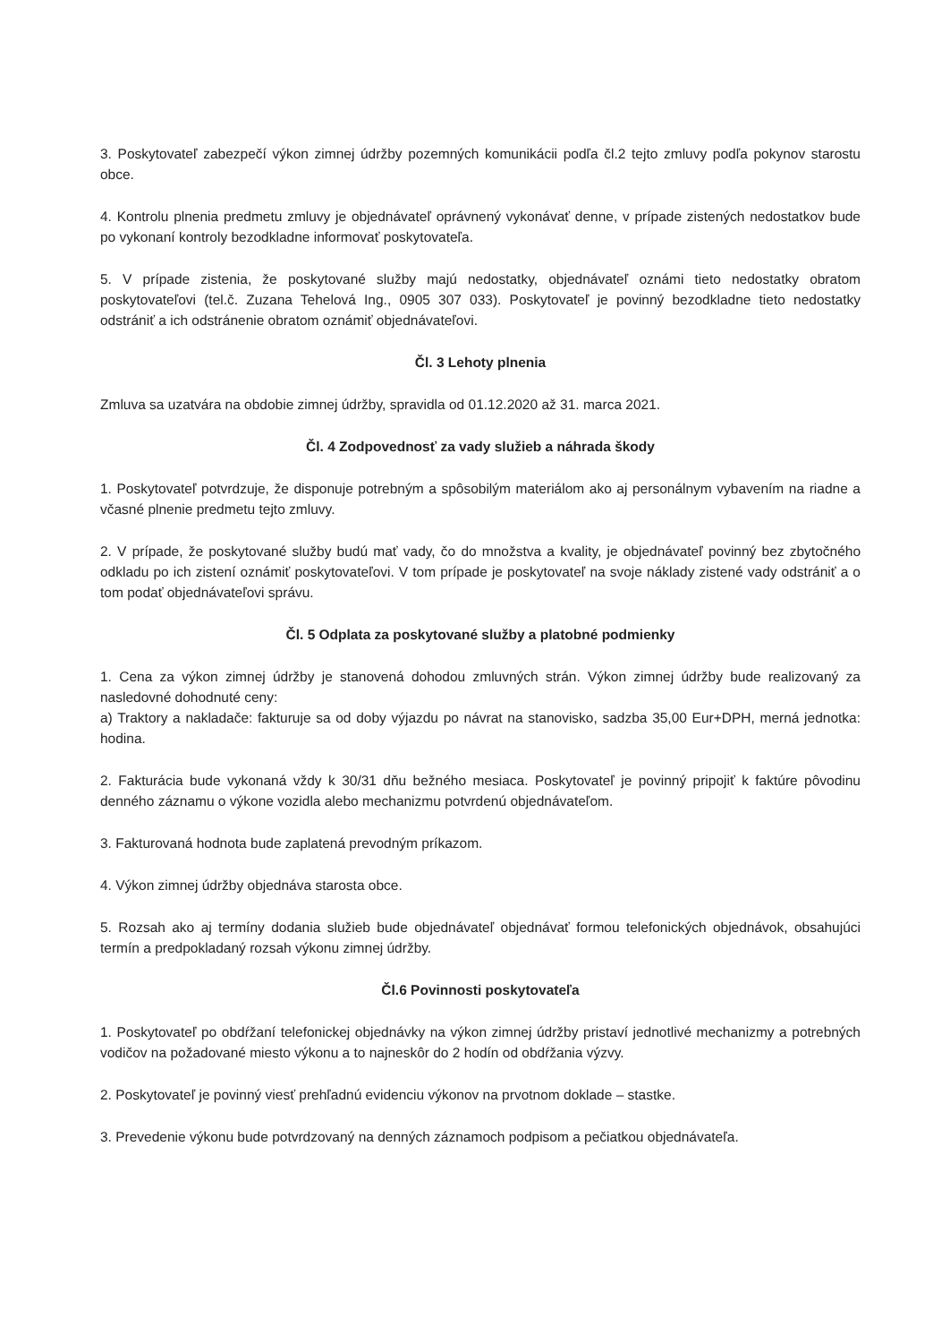3. Poskytovateľ zabezpečí výkon zimnej údržby pozemných komunikácii podľa čl.2 tejto zmluvy podľa pokynov starostu obce.
4. Kontrolu plnenia predmetu zmluvy je objednávateľ oprávnený vykonávať denne, v prípade zistených nedostatkov bude po vykonaní kontroly bezodkladne informovať poskytovateľa.
5. V prípade zistenia, že poskytované služby majú nedostatky, objednávateľ oznámi tieto nedostatky obratom poskytovateľovi (tel.č. Zuzana Tehelová Ing., 0905 307 033). Poskytovateľ je povinný bezodkladne tieto nedostatky odstrániť a ich odstránenie obratom oznámiť objednávateľovi.
Čl. 3 Lehoty plnenia
Zmluva sa uzatvára na obdobie zimnej údržby, spravidla od 01.12.2020 až 31. marca 2021.
Čl. 4 Zodpovednosť za vady služieb a náhrada škody
1. Poskytovateľ potvrdzuje, že disponuje potrebným a spôsobilým materiálom ako aj personálnym vybavením na riadne a včasné plnenie predmetu tejto zmluvy.
2. V prípade, že poskytované služby budú mať vady, čo do množstva a kvality, je objednávateľ povinný bez zbytočného odkladu po ich zistení oznámiť poskytovateľovi. V tom prípade je poskytovateľ na svoje náklady zistené vady odstrániť a o tom podať objednávateľovi správu.
Čl. 5 Odplata za poskytované služby a platobné podmienky
1. Cena za výkon zimnej údržby je stanovená dohodou zmluvných strán. Výkon zimnej údržby bude realizovaný za nasledovné dohodnuté ceny:
a) Traktory a nakladače: fakturuje sa od doby výjazdu po návrat na stanovisko, sadzba 35,00 Eur+DPH, merná jednotka: hodina.
2. Fakturácia bude vykonaná vždy k 30/31 dňu bežného mesiaca. Poskytovateľ je povinný pripojiť k faktúre pôvodinu denného záznamu o výkone vozidla alebo mechanizmu potvrdenú objednávateľom.
3. Fakturovaná hodnota bude zaplatená prevodným príkazom.
4. Výkon zimnej údržby objednáva starosta obce.
5. Rozsah ako aj termíny dodania služieb bude objednávateľ objednávať formou telefonických objednávok, obsahujúci termín a predpokladaný rozsah výkonu zimnej údržby.
Čl.6 Povinnosti poskytovateľa
1. Poskytovateľ po obdŕžaní telefonickej objednávky na výkon zimnej údržby pristaví jednotlivé mechanizmy a potrebných vodičov na požadované miesto výkonu a to najneskôr do 2 hodín od obdŕžania výzvy.
2. Poskytovateľ je povinný viesť prehľadnú evidenciu výkonov na prvotnom doklade – stastke.
3. Prevedenie výkonu bude potvrdzovaný na denných záznamoch podpisom a pečiatkou objednávateľa.